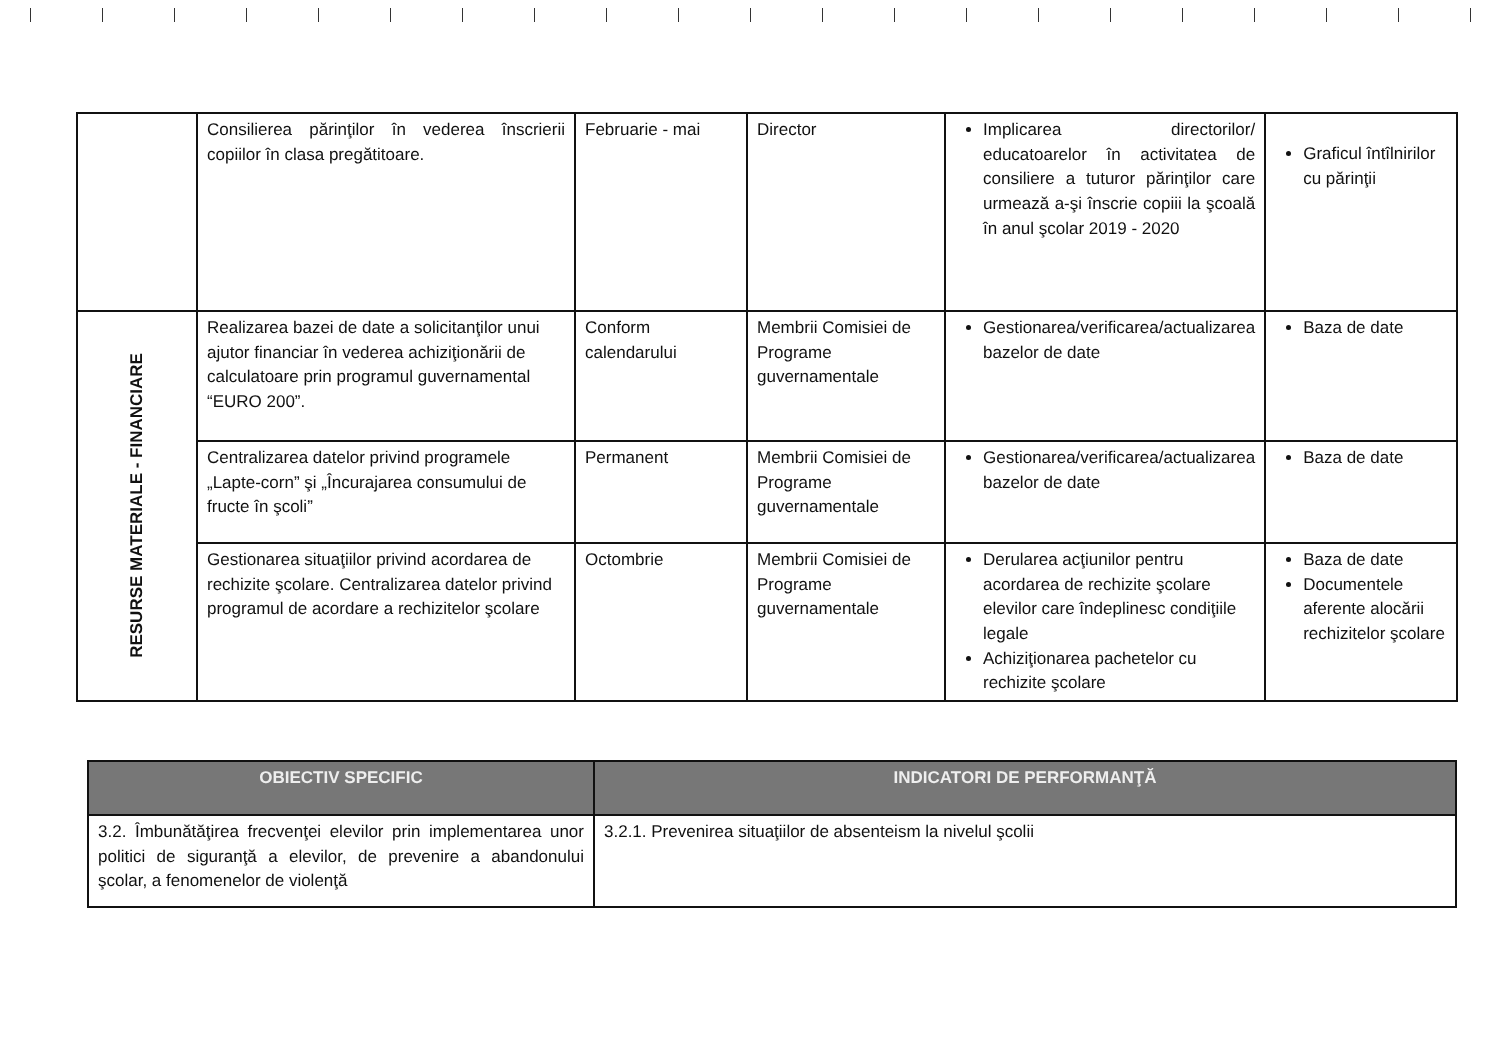| | Consilierea părinţilor în vederea înscrierii copiilor în clasa pregătitoare. | Februarie - mai | Director | Implicarea directorilor/ educatoarelor în activitatea de consiliere a tuturor părinţilor care urmează a-şi înscrie copiii la şcoală în anul şcolar 2019 - 2020 | Graficul întîlnirilor cu părinţii |
| RESURSE MATERIALE - FINANCIARE | Realizarea bazei de date a solicitanţilor unui ajutor financiar în vederea achiziţionării de calculatoare prin programul guvernamental “EURO 200”. | Conform calendarului | Membrii Comisiei de Programe guvernamentale | Gestionarea/verificarea/actualizarea bazelor de date | Baza de date |
| | Centralizarea datelor privind programele „Lapte-corn” şi „Încurajarea consumului de fructe în şcoli” | Permanent | Membrii Comisiei de Programe guvernamentale | Gestionarea/verificarea/actualizarea bazelor de date | Baza de date |
| | Gestionarea situaţiilor privind acordarea de rechizite şcolare. Centralizarea datelor privind programul de acordare a rechizitelor şcolare | Octombrie | Membrii Comisiei de Programe guvernamentale | Derularea acţiunilor pentru acordarea de rechizite şcolare elevilor care îndeplinesc condiţiile legale Achiziţionarea pachetelor cu rechizite şcolare | Baza de date Documentele aferente alocării rechizitelor şcolare |
| OBIECTIV SPECIFIC | INDICATORI DE PERFORMANŢĂ |
| --- | --- |
| 3.2. Îmbunătăţirea frecvenţei elevilor prin implementarea unor politici de siguranţă a elevilor, de prevenire a abandonului şcolar, a fenomenelor de violenţă | 3.2.1. Prevenirea situaţiilor de absenteism la nivelul şcolii |